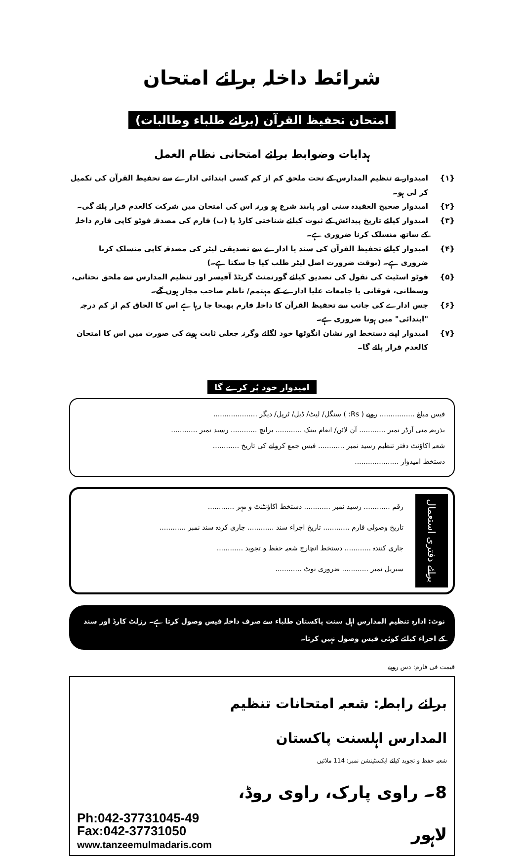شرائط داخلہ برائے امتحان
امتحان تحفیظ القرآن (برائے طلباء وطالبات)
ہدایات وضوابط برائے امتحانی نظام العمل
{۱} امیدوار نے تنظیم المدارس کے تحت ملحق کم از کم کسی ابتدائی ادارے سے تحفیظ القرآن کی تکمیل کر لی ہو۔
{۲} امیدوار صحیح العقیدہ سنی اور پابند شرع ہو ورنہ اس کی امتحان میں شرکت کالعدم قرار پائے گی۔
{۳} امیدوار کیلئے تاریخ پیدائش کے ثبوت کیلئے شناختی کارڈ یا (ب) فارم کی مصدقہ فوٹو کاپی فارم داخلہ کے ساتھ منسلک کرنا ضروری ہے۔
{۴} امیدوار کیلئے تحفیظ القرآن کی سند یا ادارے سے تصدیقی لیٹر کی مصدقہ کاپی منسلک کرنا ضروری ہے۔ (بوقت ضرورت اصل لیٹر طلب کیا جا سکتا ہے۔)
{۵} فوٹو اسٹیٹ کی نقول کی تصدیق کیلئے گورنمنٹ گزیٹڈ آفیسر اور تنظیم المدارس سے ملحق تحتانی، وسطانی، فوقانی یا جامعات علیا ادارے کے مہتمم/ ناظم صاحب مجاز ہوں گے۔
{۶} جس ادارے کی جانب سے تحفیظ القرآن کا داخلہ فارم بھیجا جا رہا ہے اس کا الحاق کم از کم درجہ "ابتدائی" میں ہونا ضروری ہے۔
{۷} امیدوار اپنے دستخط اور نشان انگوٹھا خود لگائے وگرنہ جعلی ثابت ہونے کی صورت میں اس کا امتحان کالعدم قرار پائے گا۔
امیدوار خود پُر کرے گا
فیس مبلغ ................ روپے ( Rs: ) سنگل/ لیٹ/ ڈبل/ ٹرپل/ دیگر ....................
بذریعہ منی آرڈر نمبر ............ آن لائن/ انعام بینک ............ برانچ ............ رسید نمبر ............
شعبہ اکاؤنٹ دفتر تنظیم رسید نمبر ............ فیس جمع کروانے کی تاریخ ............
دستخط امیدوار ....................
برائے دفتری استعمال
رقم ............ رسید نمبر ............ دستخط اکاؤنٹنٹ و مہر ............
تاریخ وصولی فارم ............ تاریخ اجراء سند ............ جاری کردہ سند نمبر ............
جاری کنندہ ............ دستخط انچارج شعبہ حفظ و تجوید ............
سیریل نمبر ............ ضروری نوٹ ............
نوٹ: ادارہ تنظیم المدارس اہل سنت پاکستان طلباء سے صرف داخلہ فیس وصول کرتا ہے۔ رزلٹ کارڈ اور سند کے اجراء کیلئے کوئی فیس وصول نہیں کرتا۔
قیمت فی فارم: دس روپے
برائے رابطہ: شعبہ امتحانات تنظیم المدارس اہلسنت پاکستان
شعبہ حفظ و تجوید کیلئے ایکسٹینشن نمبر: 114 ملائیں
8۔ راوی پارک، راوی روڈ، لاہور
Ph:042-37731045-49
Fax:042-37731050
www.tanzeemulmadaris.com